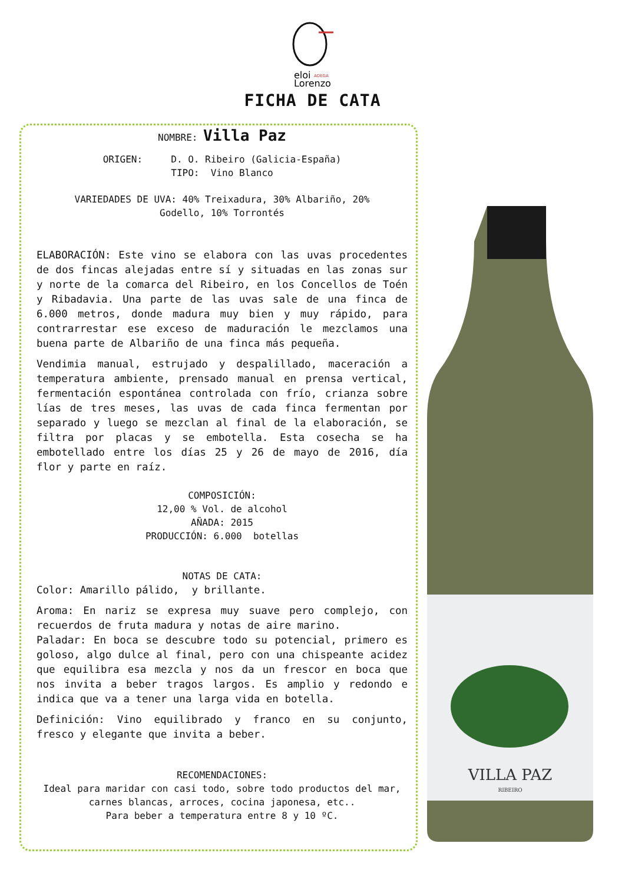eloi
Lorenzo
ADEGA
FICHA DE CATA
NOMBRE: Villa Paz
ORIGEN: D. O. Ribeiro (Galicia-España)
TIPO: Vino Blanco
VARIEDADES DE UVA: 40% Treixadura, 30% Albariño, 20%
Godello, 10% Torrontés
ELABORACIÓN: Este vino se elabora con las uvas procedentes de dos fincas alejadas entre sí y situadas en las zonas sur y norte de la comarca del Ribeiro, en los Concellos de Toén y Ribadavia. Una parte de las uvas sale de una finca de 6.000 metros, donde madura muy bien y muy rápido, para contrarrestar ese exceso de maduración le mezclamos una buena parte de Albariño de una finca más pequeña.
Vendimia manual, estrujado y despalillado, maceración a temperatura ambiente, prensado manual en prensa vertical, fermentación espontánea controlada con frío, crianza sobre lías de tres meses, las uvas de cada finca fermentan por separado y luego se mezclan al final de la elaboración, se filtra por placas y se embotella. Esta cosecha se ha embotellado entre los días 25 y 26 de mayo de 2016, día flor y parte en raíz.
COMPOSICIÓN:
12,00 % Vol. de alcohol
AÑADA: 2015
PRODUCCIÓN: 6.000 botellas
NOTAS DE CATA:
Color: Amarillo pálido, y brillante.
Aroma: En nariz se expresa muy suave pero complejo, con recuerdos de fruta madura y notas de aire marino.
Paladar: En boca se descubre todo su potencial, primero es goloso, algo dulce al final, pero con una chispeante acidez que equilibra esa mezcla y nos da un frescor en boca que nos invita a beber tragos largos. Es amplio y redondo e indica que va a tener una larga vida en botella.
Definición: Vino equilibrado y franco en su conjunto, fresco y elegante que invita a beber.
RECOMENDACIONES:
Ideal para maridar con casi todo, sobre todo productos del mar, carnes blancas, arroces, cocina japonesa, etc..
Para beber a temperatura entre 8 y 10 ºC.
VILLA PAZ
RIBEIRO